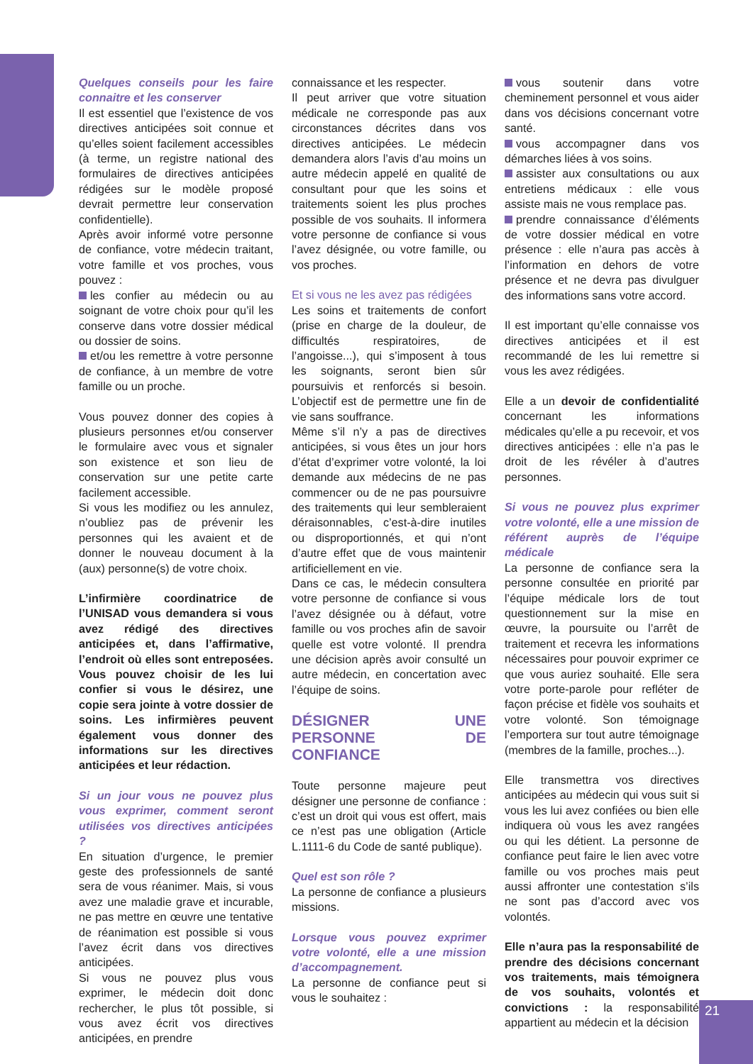Quelques conseils pour les faire connaitre et les conserver
Il est essentiel que l’existence de vos directives anticipées soit connue et qu’elles soient facilement accessibles (à terme, un registre national des formulaires de directives anticipées rédigées sur le modèle proposé devrait permettre leur conservation confidentielle).
Après avoir informé votre personne de confiance, votre médecin traitant, votre famille et vos proches, vous pouvez :
les confier au médecin ou au soignant de votre choix pour qu’il les conserve dans votre dossier médical ou dossier de soins.
et/ou les remettre à votre personne de confiance, à un membre de votre famille ou un proche.
Vous pouvez donner des copies à plusieurs personnes et/ou conserver le formulaire avec vous et signaler son existence et son lieu de conservation sur une petite carte facilement accessible.
Si vous les modifiez ou les annulez, n’oubliez pas de prévenir les personnes qui les avaient et de donner le nouveau document à la (aux) personne(s) de votre choix.
L’infirmière coordinatrice de l’UNISAD vous demandera si vous avez rédigé des directives anticipées et, dans l’affirmative, l’endroit où elles sont entreposées. Vous pouvez choisir de les lui confier si vous le désirez, une copie sera jointe à votre dossier de soins. Les infirmières peuvent également vous donner des informations sur les directives anticipées et leur rédaction.
Si un jour vous ne pouvez plus vous exprimer, comment seront utilisées vos directives anticipées ?
En situation d’urgence, le premier geste des professionnels de santé sera de vous réanimer. Mais, si vous avez une maladie grave et incurable, ne pas mettre en œuvre une tentative de réanimation est possible si vous l’avez écrit dans vos directives anticipées.
Si vous ne pouvez plus vous exprimer, le médecin doit donc rechercher, le plus tôt possible, si vous avez écrit vos directives anticipées, en prendre
connaissance et les respecter.
Il peut arriver que votre situation médicale ne corresponde pas aux circonstances décrites dans vos directives anticipées. Le médecin demandera alors l’avis d’au moins un autre médecin appelé en qualité de consultant pour que les soins et traitements soient les plus proches possible de vos souhaits. Il informera votre personne de confiance si vous l’avez désignée, ou votre famille, ou vos proches.
Et si vous ne les avez pas rédigées
Les soins et traitements de confort (prise en charge de la douleur, de difficultés respiratoires, de l’angoisse...), qui s’imposent à tous les soignants, seront bien sûr poursuivis et renforcés si besoin. L’objectif est de permettre une fin de vie sans souffrance.
Même s’il n’y a pas de directives anticipées, si vous êtes un jour hors d’état d’exprimer votre volonté, la loi demande aux médecins de ne pas commencer ou de ne pas poursuivre des traitements qui leur sembleraient déraisonnables, c’est-à-dire inutiles ou disproportionnés, et qui n’ont d’autre effet que de vous maintenir artificiellement en vie.
Dans ce cas, le médecin consultera votre personne de confiance si vous l’avez désignée ou à défaut, votre famille ou vos proches afin de savoir quelle est votre volonté. Il prendra une décision après avoir consulté un autre médecin, en concertation avec l’équipe de soins.
DÉSIGNER UNE PERSONNE DE CONFIANCE
Toute personne majeure peut désigner une personne de confiance : c’est un droit qui vous est offert, mais ce n’est pas une obligation (Article L.1111-6 du Code de santé publique).
Quel est son rôle ?
La personne de confiance a plusieurs missions.
Lorsque vous pouvez exprimer votre volonté, elle a une mission d’accompagnement.
La personne de confiance peut si vous le souhaitez :
vous soutenir dans votre cheminement personnel et vous aider dans vos décisions concernant votre santé.
vous accompagner dans vos démarches liées à vos soins.
assister aux consultations ou aux entretiens médicaux : elle vous assiste mais ne vous remplace pas.
prendre connaissance d’éléments de votre dossier médical en votre présence : elle n’aura pas accès à l’information en dehors de votre présence et ne devra pas divulguer des informations sans votre accord.
Il est important qu’elle connaisse vos directives anticipées et il est recommandé de les lui remettre si vous les avez rédigées.
Elle a un devoir de confidentialité concernant les informations médicales qu’elle a pu recevoir, et vos directives anticipées : elle n’a pas le droit de les révéler à d’autres personnes.
Si vous ne pouvez plus exprimer votre volonté, elle a une mission de référent auprès de l’équipe médicale
La personne de confiance sera la personne consultée en priorité par l’équipe médicale lors de tout questionnement sur la mise en œuvre, la poursuite ou l’arrêt de traitement et recevra les informations nécessaires pour pouvoir exprimer ce que vous auriez souhaité. Elle sera votre porte-parole pour refléter de façon précise et fidèle vos souhaits et votre volonté. Son témoignage l’emportera sur tout autre témoignage (membres de la famille, proches...).
Elle transmettra vos directives anticipées au médecin qui vous suit si vous les lui avez confiées ou bien elle indiquera où vous les avez rangées ou qui les détient. La personne de confiance peut faire le lien avec votre famille ou vos proches mais peut aussi affronter une contestation s’ils ne sont pas d’accord avec vos volontés.
Elle n’aura pas la responsabilité de prendre des décisions concernant vos traitements, mais témoignera de vos souhaits, volontés et convictions : la responsabilité appartient au médecin et la décision
21